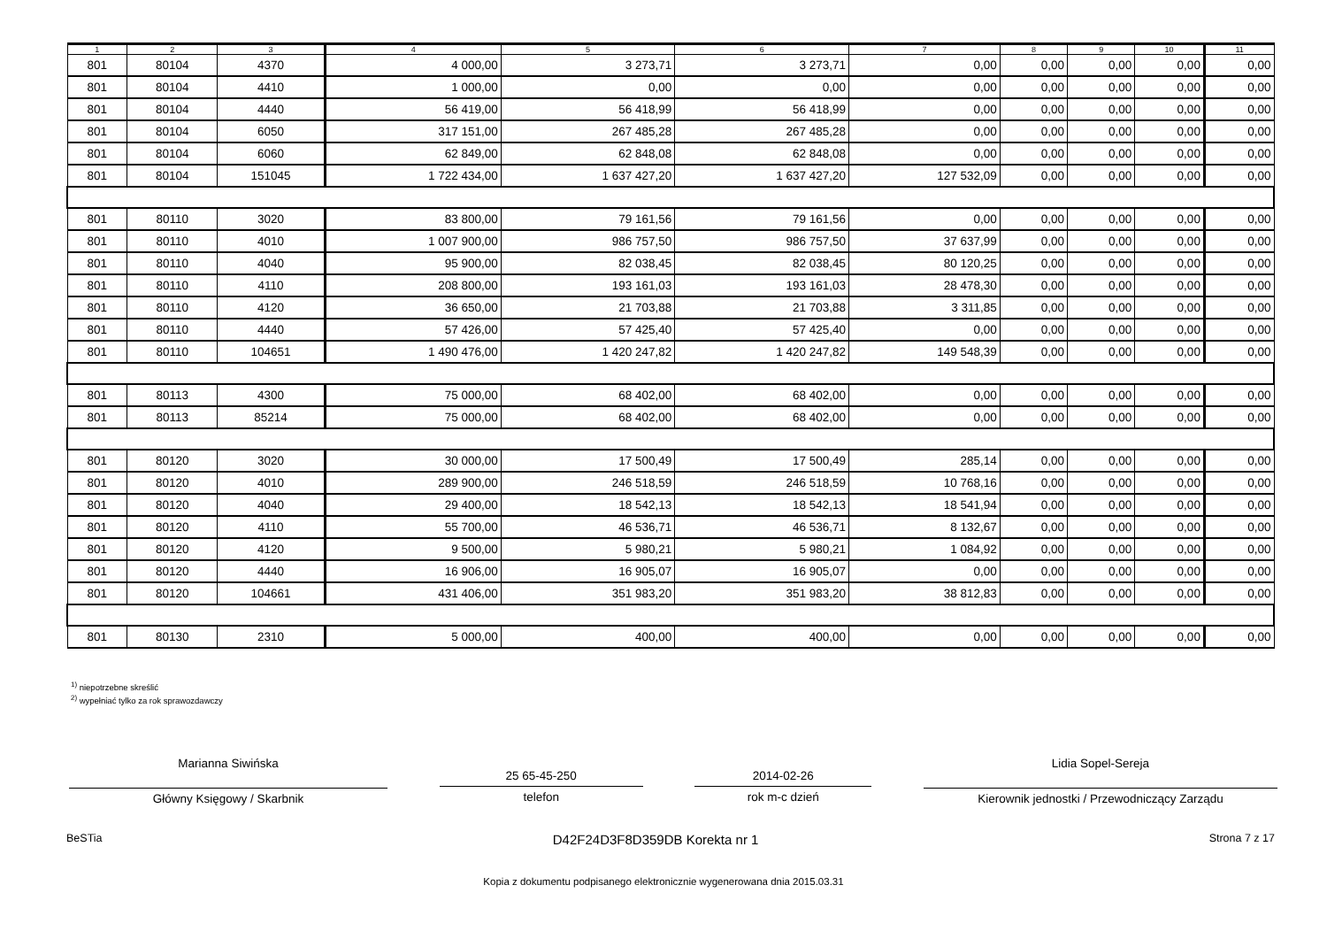| 1 | 2 | 3 | 4 | 5 | 6 | 7 | 8 | 9 | 10 | 11 |
| --- | --- | --- | --- | --- | --- | --- | --- | --- | --- | --- |
| 801 | 80104 | 4370 | 4 000,00 | 3 273,71 | 3 273,71 | 0,00 | 0,00 | 0,00 | 0,00 | 0,00 |
| 801 | 80104 | 4410 | 1 000,00 | 0,00 | 0,00 | 0,00 | 0,00 | 0,00 | 0,00 | 0,00 |
| 801 | 80104 | 4440 | 56 419,00 | 56 418,99 | 56 418,99 | 0,00 | 0,00 | 0,00 | 0,00 | 0,00 |
| 801 | 80104 | 6050 | 317 151,00 | 267 485,28 | 267 485,28 | 0,00 | 0,00 | 0,00 | 0,00 | 0,00 |
| 801 | 80104 | 6060 | 62 849,00 | 62 848,08 | 62 848,08 | 0,00 | 0,00 | 0,00 | 0,00 | 0,00 |
| 801 | 80104 | 151045 | 1 722 434,00 | 1 637 427,20 | 1 637 427,20 | 127 532,09 | 0,00 | 0,00 | 0,00 | 0,00 |
| 801 | 80110 | 3020 | 83 800,00 | 79 161,56 | 79 161,56 | 0,00 | 0,00 | 0,00 | 0,00 | 0,00 |
| 801 | 80110 | 4010 | 1 007 900,00 | 986 757,50 | 986 757,50 | 37 637,99 | 0,00 | 0,00 | 0,00 | 0,00 |
| 801 | 80110 | 4040 | 95 900,00 | 82 038,45 | 82 038,45 | 80 120,25 | 0,00 | 0,00 | 0,00 | 0,00 |
| 801 | 80110 | 4110 | 208 800,00 | 193 161,03 | 193 161,03 | 28 478,30 | 0,00 | 0,00 | 0,00 | 0,00 |
| 801 | 80110 | 4120 | 36 650,00 | 21 703,88 | 21 703,88 | 3 311,85 | 0,00 | 0,00 | 0,00 | 0,00 |
| 801 | 80110 | 4440 | 57 426,00 | 57 425,40 | 57 425,40 | 0,00 | 0,00 | 0,00 | 0,00 | 0,00 |
| 801 | 80110 | 104651 | 1 490 476,00 | 1 420 247,82 | 1 420 247,82 | 149 548,39 | 0,00 | 0,00 | 0,00 | 0,00 |
| 801 | 80113 | 4300 | 75 000,00 | 68 402,00 | 68 402,00 | 0,00 | 0,00 | 0,00 | 0,00 | 0,00 |
| 801 | 80113 | 85214 | 75 000,00 | 68 402,00 | 68 402,00 | 0,00 | 0,00 | 0,00 | 0,00 | 0,00 |
| 801 | 80120 | 3020 | 30 000,00 | 17 500,49 | 17 500,49 | 285,14 | 0,00 | 0,00 | 0,00 | 0,00 |
| 801 | 80120 | 4010 | 289 900,00 | 246 518,59 | 246 518,59 | 10 768,16 | 0,00 | 0,00 | 0,00 | 0,00 |
| 801 | 80120 | 4040 | 29 400,00 | 18 542,13 | 18 542,13 | 18 541,94 | 0,00 | 0,00 | 0,00 | 0,00 |
| 801 | 80120 | 4110 | 55 700,00 | 46 536,71 | 46 536,71 | 8 132,67 | 0,00 | 0,00 | 0,00 | 0,00 |
| 801 | 80120 | 4120 | 9 500,00 | 5 980,21 | 5 980,21 | 1 084,92 | 0,00 | 0,00 | 0,00 | 0,00 |
| 801 | 80120 | 4440 | 16 906,00 | 16 905,07 | 16 905,07 | 0,00 | 0,00 | 0,00 | 0,00 | 0,00 |
| 801 | 80120 | 104661 | 431 406,00 | 351 983,20 | 351 983,20 | 38 812,83 | 0,00 | 0,00 | 0,00 | 0,00 |
| 801 | 80130 | 2310 | 5 000,00 | 400,00 | 400,00 | 0,00 | 0,00 | 0,00 | 0,00 | 0,00 |
<sup>1)</sup> niepotrzebne skreślić
<sup>2)</sup> wypełniać tylko za rok sprawozdawczy
Marianna Siwińska
Główny Księgowy / Skarbnik
25 65-45-250
telefon
2014-02-26
rok m-c dzień
Lidia Sopel-Sereja
Kierownik jednostki / Przewodniczący Zarządu
BeSTia D42F24D3F8D359DB Korekta nr 1 Strona 7 z 17
Kopia z dokumentu podpisanego elektronicznie wygenerowana dnia 2015.03.31